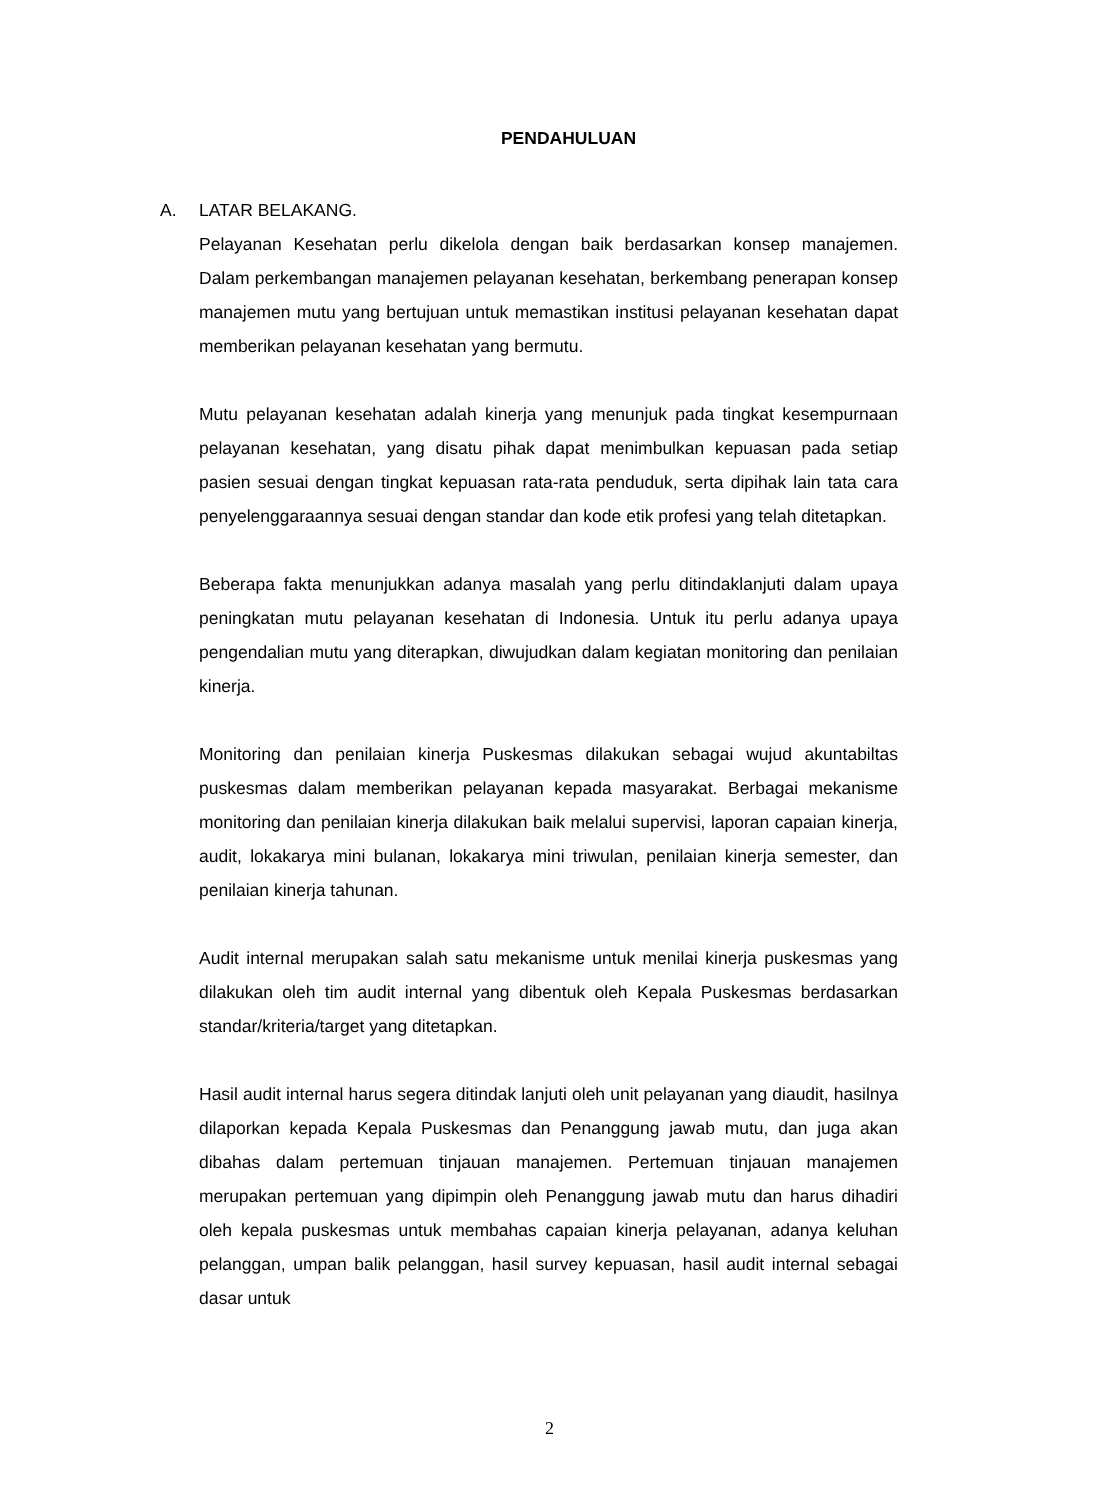PENDAHULUAN
A. LATAR BELAKANG.
Pelayanan Kesehatan perlu dikelola dengan baik berdasarkan konsep manajemen. Dalam perkembangan manajemen pelayanan kesehatan, berkembang penerapan konsep manajemen mutu yang bertujuan untuk memastikan institusi pelayanan kesehatan dapat memberikan pelayanan kesehatan yang bermutu.
Mutu pelayanan kesehatan adalah kinerja yang menunjuk pada tingkat kesempurnaan pelayanan kesehatan, yang disatu pihak dapat menimbulkan kepuasan pada setiap pasien sesuai dengan tingkat kepuasan rata-rata penduduk, serta dipihak lain tata cara penyelenggaraannya sesuai dengan standar dan kode etik profesi yang telah ditetapkan.
Beberapa fakta menunjukkan adanya masalah yang perlu ditindaklanjuti dalam upaya peningkatan mutu pelayanan kesehatan di Indonesia. Untuk itu perlu adanya upaya pengendalian mutu yang diterapkan, diwujudkan dalam kegiatan monitoring dan penilaian kinerja.
Monitoring dan penilaian kinerja Puskesmas dilakukan sebagai wujud akuntabiltas puskesmas dalam memberikan pelayanan kepada masyarakat. Berbagai mekanisme monitoring dan penilaian kinerja dilakukan baik melalui supervisi, laporan capaian kinerja, audit, lokakarya mini bulanan, lokakarya mini triwulan, penilaian kinerja semester, dan penilaian kinerja tahunan.
Audit internal merupakan salah satu mekanisme untuk menilai kinerja puskesmas yang dilakukan oleh tim audit internal yang dibentuk oleh Kepala Puskesmas berdasarkan standar/kriteria/target yang ditetapkan.
Hasil audit internal harus segera ditindak lanjuti oleh unit pelayanan yang diaudit, hasilnya dilaporkan kepada Kepala Puskesmas dan Penanggung jawab mutu, dan juga akan dibahas dalam pertemuan tinjauan manajemen. Pertemuan tinjauan manajemen merupakan pertemuan yang dipimpin oleh Penanggung jawab mutu dan harus dihadiri oleh kepala puskesmas untuk membahas capaian kinerja pelayanan, adanya keluhan pelanggan, umpan balik pelanggan, hasil survey kepuasan, hasil audit internal sebagai dasar untuk
2